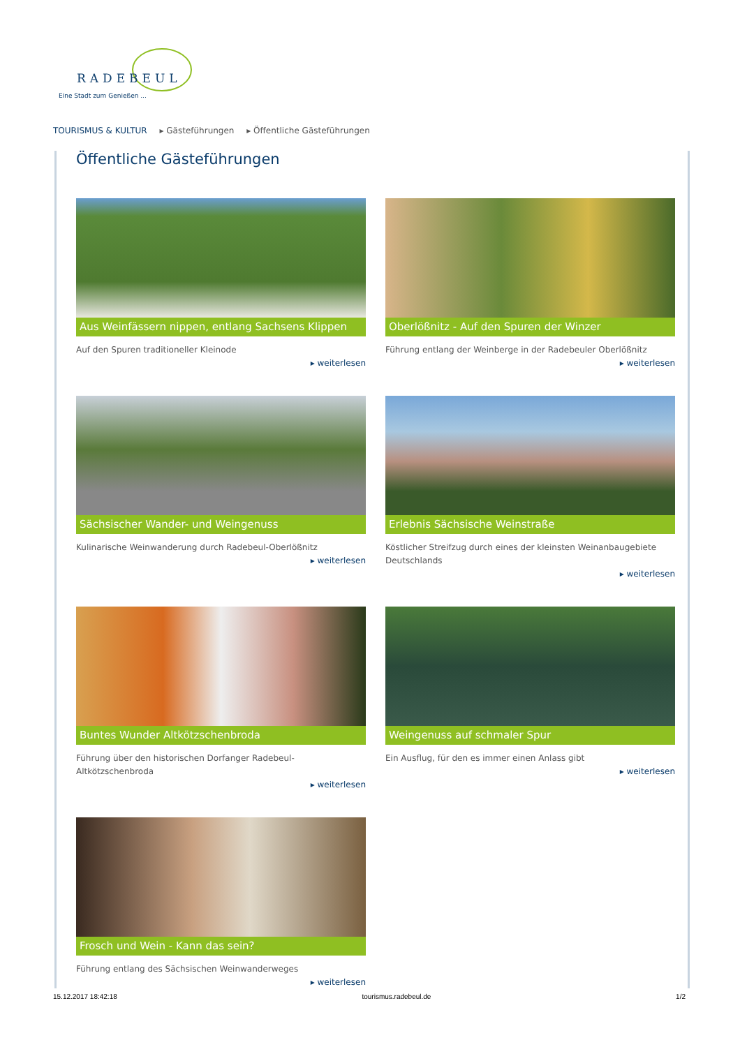RADEBEUL
Eine Stadt zum Genießen ...
TOURISMUS & KULTUR ▸ Gästeführungen ▸ Öffentliche Gästeführungen
Öffentliche Gästeführungen
Aus Weinfässern nippen, entlang Sachsens Klippen
Auf den Spuren traditioneller Kleinode
▸ weiterlesen
Oberlößnitz - Auf den Spuren der Winzer
Führung entlang der Weinberge in der Radebeuler Oberlößnitz
▸ weiterlesen
Sächsischer Wander- und Weingenuss
Kulinarische Weinwanderung durch Radebeul-Oberlößnitz
▸ weiterlesen
Erlebnis Sächsische Weinstraße
Köstlicher Streifzug durch eines der kleinsten Weinanbaugebiete Deutschlands
▸ weiterlesen
Buntes Wunder Altkötzschenbroda
Führung über den historischen Dorfanger Radebeul-Altkötzschenbroda
▸ weiterlesen
Weingenuss auf schmaler Spur
Ein Ausflug, für den es immer einen Anlass gibt
▸ weiterlesen
Frosch und Wein - Kann das sein?
Führung entlang des Sächsischen Weinwanderweges
▸ weiterlesen
15.12.2017 18:42:18 tourismus.radebeul.de 1/2